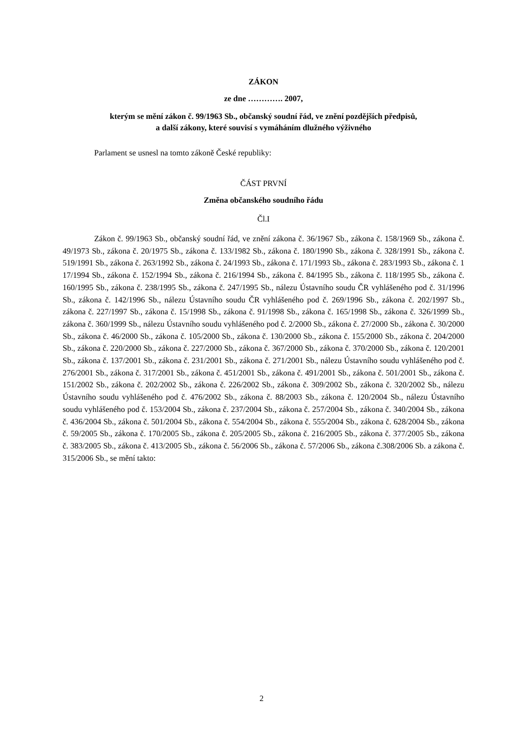ZÁKON
ze dne …………. 2007,
kterým se mění zákon č. 99/1963 Sb., občanský soudní řád, ve znění pozdějších předpisů,
a další zákony, které souvisí s vymáháním dlužného výživného
Parlament se usnesl na tomto zákoně České republiky:
ČÁST PRVNÍ
Změna občanského soudního řádu
Čl.I
Zákon č. 99/1963 Sb., občanský soudní řád, ve znění zákona č. 36/1967 Sb., zákona č. 158/1969 Sb., zákona č. 49/1973 Sb., zákona č. 20/1975 Sb., zákona č. 133/1982 Sb., zákona č. 180/1990 Sb., zákona č. 328/1991 Sb., zákona č. 519/1991 Sb., zákona č. 263/1992 Sb., zákona č. 24/1993 Sb., zákona č. 171/1993 Sb., zákona č. 283/1993 Sb., zákona č. 1 17/1994 Sb., zákona č. 152/1994 Sb., zákona č. 216/1994 Sb., zákona č. 84/1995 Sb., zákona č. 118/1995 Sb., zákona č. 160/1995 Sb., zákona č. 238/1995 Sb., zákona č. 247/1995 Sb., nálezu Ústavního soudu ČR vyhlášeného pod č. 31/1996 Sb., zákona č. 142/1996 Sb., nálezu Ústavního soudu ČR vyhlášeného pod č. 269/1996 Sb., zákona č. 202/1997 Sb., zákona č. 227/1997 Sb., zákona č. 15/1998 Sb., zákona č. 91/1998 Sb., zákona č. 165/1998 Sb., zákona č. 326/1999 Sb., zákona č. 360/1999 Sb., nálezu Ústavního soudu vyhlášeného pod č. 2/2000 Sb., zákona č. 27/2000 Sb., zákona č. 30/2000 Sb., zákona č. 46/2000 Sb., zákona č. 105/2000 Sb., zákona č. 130/2000 Sb., zákona č. 155/2000 Sb., zákona č. 204/2000 Sb., zákona č. 220/2000 Sb., zákona č. 227/2000 Sb., zákona č. 367/2000 Sb., zákona č. 370/2000 Sb., zákona č. 120/2001 Sb., zákona č. 137/2001 Sb., zákona č. 231/2001 Sb., zákona č. 271/2001 Sb., nálezu Ústavního soudu vyhlášeného pod č. 276/2001 Sb., zákona č. 317/2001 Sb., zákona č. 451/2001 Sb., zákona č. 491/2001 Sb., zákona č. 501/2001 Sb., zákona č. 151/2002 Sb., zákona č. 202/2002 Sb., zákona č. 226/2002 Sb., zákona č. 309/2002 Sb., zákona č. 320/2002 Sb., nálezu Ústavního soudu vyhlášeného pod č. 476/2002 Sb., zákona č. 88/2003 Sb., zákona č. 120/2004 Sb., nálezu Ústavního soudu vyhlášeného pod č. 153/2004 Sb., zákona č. 237/2004 Sb., zákona č. 257/2004 Sb., zákona č. 340/2004 Sb., zákona č. 436/2004 Sb., zákona č. 501/2004 Sb., zákona č. 554/2004 Sb., zákona č. 555/2004 Sb., zákona č. 628/2004 Sb., zákona č. 59/2005 Sb., zákona č. 170/2005 Sb., zákona č. 205/2005 Sb., zákona č. 216/2005 Sb., zákona č. 377/2005 Sb., zákona č. 383/2005 Sb., zákona č. 413/2005 Sb., zákona č. 56/2006 Sb., zákona č. 57/2006 Sb., zákona č.308/2006 Sb. a zákona č. 315/2006 Sb., se mění takto:
2